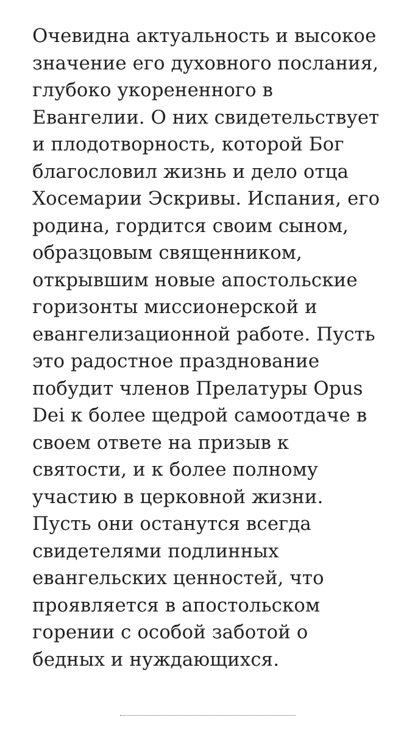Очевидна актуальность и высокое значение его духовного послания, глубоко укорененного в Евангелии. О них свидетельствует и плодотворность, которой Бог благословил жизнь и дело отца Хосемарии Эскривы. Испания, его родина, гордится своим сыном, образцовым священником, открывшим новые апостольские горизонты миссионерской и евангелизационной работе. Пусть это радостное празднование побудит членов Прелатуры Opus Dei к более щедрой самоотдаче в своем ответе на призыв к святости, и к более полному участию в церковной жизни. Пусть они останутся всегда свидетелями подлинных евангельских ценностей, что проявляется в апостольском горении с особой заботой о бедных и нуждающихся.